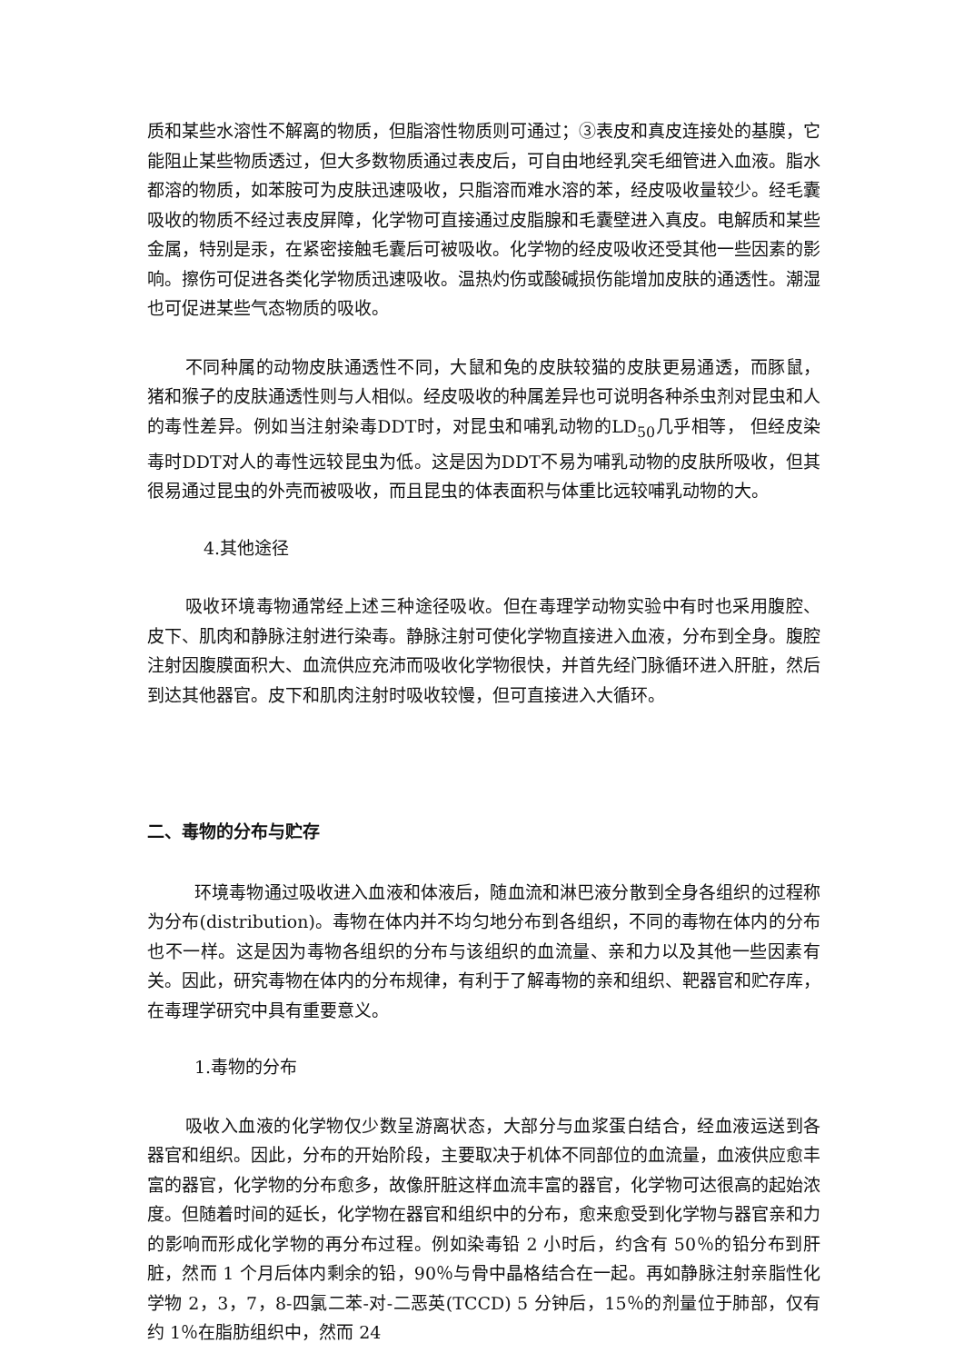质和某些水溶性不解离的物质，但脂溶性物质则可通过；③表皮和真皮连接处的基膜，它能阻止某些物质透过，但大多数物质通过表皮后，可自由地经乳突毛细管进入血液。脂水都溶的物质，如苯胺可为皮肤迅速吸收，只脂溶而难水溶的苯，经皮吸收量较少。经毛囊吸收的物质不经过表皮屏障，化学物可直接通过皮脂腺和毛囊壁进入真皮。电解质和某些金属，特别是汞，在紧密接触毛囊后可被吸收。化学物的经皮吸收还受其他一些因素的影响。擦伤可促进各类化学物质迅速吸收。温热灼伤或酸碱损伤能增加皮肤的通透性。潮湿也可促进某些气态物质的吸收。
不同种属的动物皮肤通透性不同，大鼠和兔的皮肤较猫的皮肤更易通透，而豚鼠，猪和猴子的皮肤通透性则与人相似。经皮吸收的种属差异也可说明各种杀虫剂对昆虫和人的毒性差异。例如当注射染毒DDT时，对昆虫和哺乳动物的LD<sub>50</sub>几乎相等， 但经皮染毒时DDT对人的毒性远较昆虫为低。这是因为DDT不易为哺乳动物的皮肤所吸收，但其很易通过昆虫的外壳而被吸收，而且昆虫的体表面积与体重比远较哺乳动物的大。
4.其他途径
吸收环境毒物通常经上述三种途径吸收。但在毒理学动物实验中有时也采用腹腔、皮下、肌肉和静脉注射进行染毒。静脉注射可使化学物直接进入血液，分布到全身。腹腔注射因腹膜面积大、血流供应充沛而吸收化学物很快，并首先经门脉循环进入肝脏，然后到达其他器官。皮下和肌肉注射时吸收较慢，但可直接进入大循环。
二、毒物的分布与贮存
环境毒物通过吸收进入血液和体液后，随血流和淋巴液分散到全身各组织的过程称为分布(distribution)。毒物在体内并不均匀地分布到各组织，不同的毒物在体内的分布也不一样。这是因为毒物各组织的分布与该组织的血流量、亲和力以及其他一些因素有关。因此，研究毒物在体内的分布规律，有利于了解毒物的亲和组织、靶器官和贮存库，在毒理学研究中具有重要意义。
1.毒物的分布
吸收入血液的化学物仅少数呈游离状态，大部分与血浆蛋白结合，经血液运送到各器官和组织。因此，分布的开始阶段，主要取决于机体不同部位的血流量，血液供应愈丰富的器官，化学物的分布愈多，故像肝脏这样血流丰富的器官，化学物可达很高的起始浓度。但随着时间的延长，化学物在器官和组织中的分布，愈来愈受到化学物与器官亲和力的影响而形成化学物的再分布过程。例如染毒铅 2 小时后，约含有 50％的铅分布到肝脏，然而 1 个月后体内剩余的铅，90％与骨中晶格结合在一起。再如静脉注射亲脂性化学物 2，3，7，8-四氯二苯-对-二恶英(TCCD) 5 分钟后，15％的剂量位于肺部，仅有约 1％在脂肪组织中，然而 24